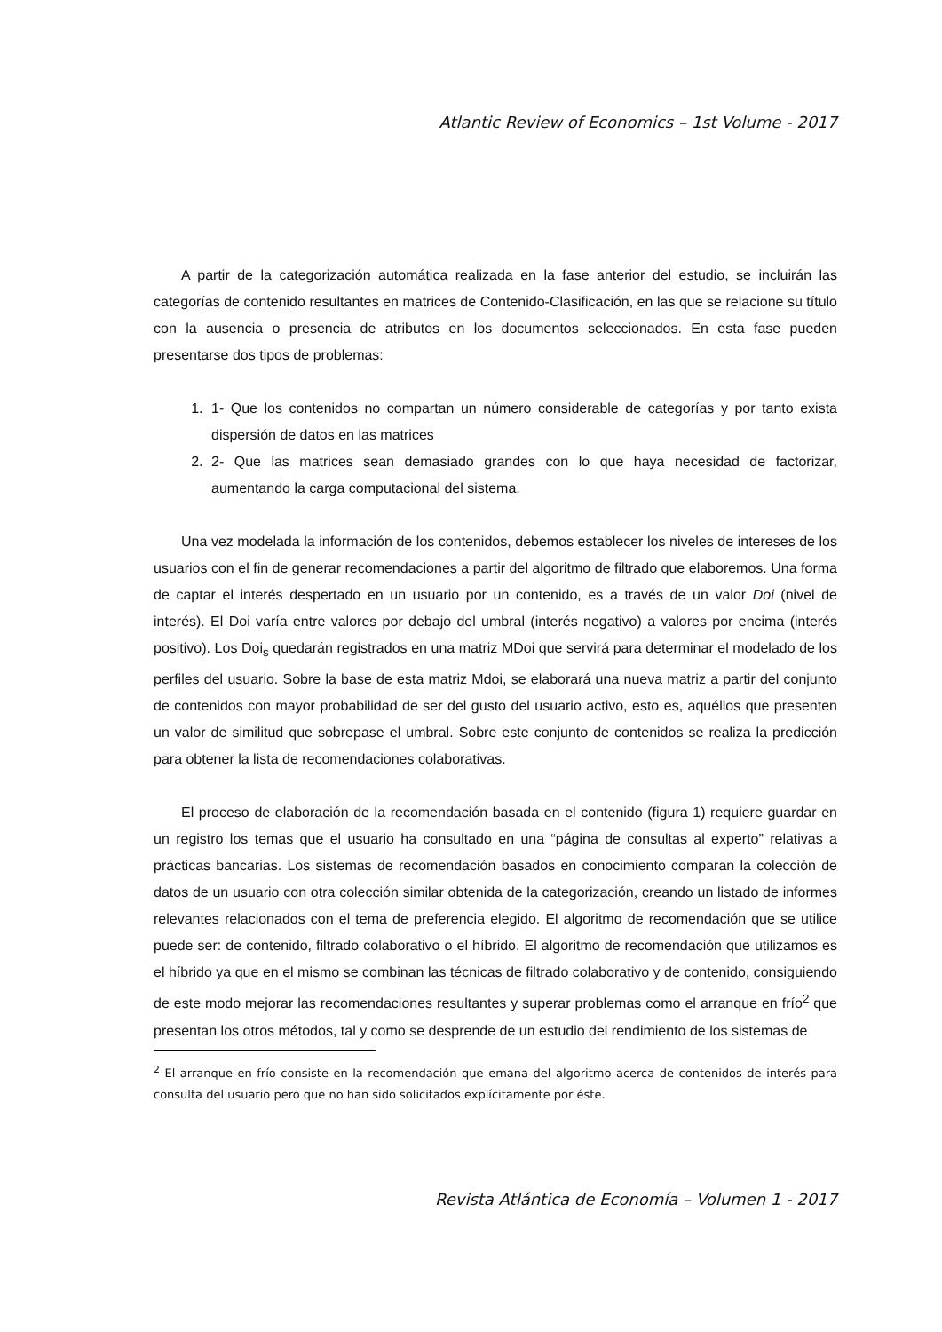Atlantic Review of Economics – 1st Volume - 2017
A partir de la categorización automática realizada en la fase anterior del estudio, se incluirán las categorías de contenido resultantes en matrices de Contenido-Clasificación, en las que se relacione su título con la ausencia o presencia de atributos en los documentos seleccionados. En esta fase pueden presentarse dos tipos de problemas:
1. 1- Que los contenidos no compartan un número considerable de categorías y por tanto exista dispersión de datos en las matrices
2. 2- Que las matrices sean demasiado grandes con lo que haya necesidad de factorizar, aumentando la carga computacional del sistema.
Una vez modelada la información de los contenidos, debemos establecer los niveles de intereses de los usuarios con el fin de generar recomendaciones a partir del algoritmo de filtrado que elaboremos. Una forma de captar el interés despertado en un usuario por un contenido, es a través de un valor Doi (nivel de interés). El Doi varía entre valores por debajo del umbral (interés negativo) a valores por encima (interés positivo). Los Doi<sub>s</sub> quedarán registrados en una matriz MDoi que servirá para determinar el modelado de los perfiles del usuario. Sobre la base de esta matriz Mdoi, se elaborará una nueva matriz a partir del conjunto de contenidos con mayor probabilidad de ser del gusto del usuario activo, esto es, aquéllos que presenten un valor de similitud que sobrepase el umbral. Sobre este conjunto de contenidos se realiza la predicción para obtener la lista de recomendaciones colaborativas.
El proceso de elaboración de la recomendación basada en el contenido (figura 1) requiere guardar en un registro los temas que el usuario ha consultado en una “página de consultas al experto” relativas a prácticas bancarias. Los sistemas de recomendación basados en conocimiento comparan la colección de datos de un usuario con otra colección similar obtenida de la categorización, creando un listado de informes relevantes relacionados con el tema de preferencia elegido. El algoritmo de recomendación que se utilice puede ser: de contenido, filtrado colaborativo o el híbrido. El algoritmo de recomendación que utilizamos es el híbrido ya que en el mismo se combinan las técnicas de filtrado colaborativo y de contenido, consiguiendo de este modo mejorar las recomendaciones resultantes y superar problemas como el arranque en frío<sup>2</sup> que presentan los otros métodos, tal y como se desprende de un estudio del rendimiento de los sistemas de
<sup>2</sup> El arranque en frío consiste en la recomendación que emana del algoritmo acerca de contenidos de interés para consulta del usuario pero que no han sido solicitados explícitamente por éste.
Revista Atlántica de Economía – Volumen 1 - 2017